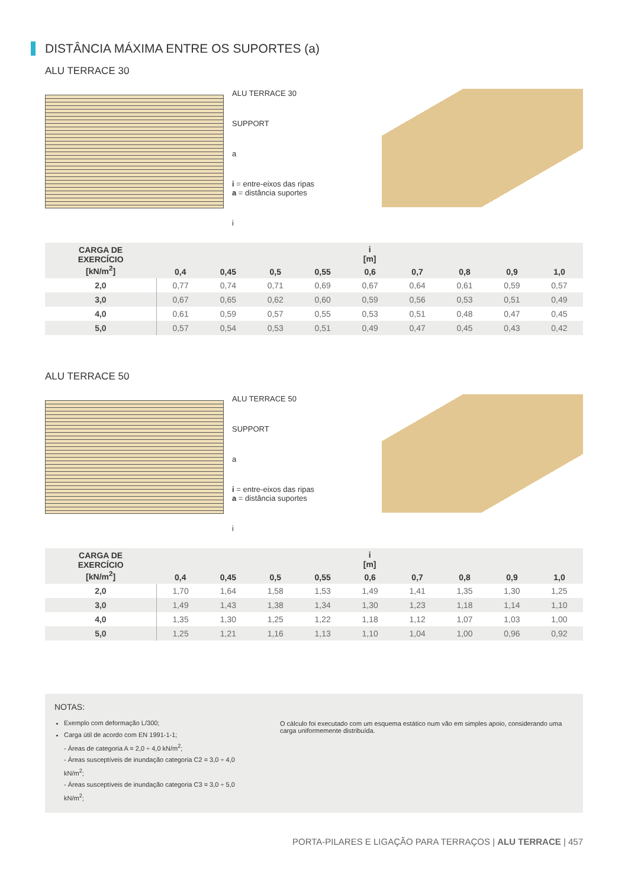DISTÂNCIA MÁXIMA ENTRE OS SUPORTES (a)
ALU TERRACE 30
ALU TERRACE 30
SUPPORT
a
i = entre-eixos das ripas
a = distância suportes
i
| CARGA DE EXERCÍCIO [kN/m<sup>2</sup>] | i [m] | | | | | | | | |
| --- | --- | --- | --- | --- | --- | --- | --- | --- | --- |
| | 0,4 | 0,45 | 0,5 | 0,55 | 0,6 | 0,7 | 0,8 | 0,9 | 1,0 |
| 2,0 | 0,77 | 0,74 | 0,71 | 0,69 | 0,67 | 0,64 | 0,61 | 0,59 | 0,57 |
| 3,0 | 0,67 | 0,65 | 0,62 | 0,60 | 0,59 | 0,56 | 0,53 | 0,51 | 0,49 |
| 4,0 | 0,61 | 0,59 | 0,57 | 0,55 | 0,53 | 0,51 | 0,48 | 0,47 | 0,45 |
| 5,0 | 0,57 | 0,54 | 0,53 | 0,51 | 0,49 | 0,47 | 0,45 | 0,43 | 0,42 |
ALU TERRACE 50
ALU TERRACE 50
SUPPORT
a
i = entre-eixos das ripas
a = distância suportes
i
| CARGA DE EXERCÍCIO [kN/m<sup>2</sup>] | i [m] | | | | | | | | |
| --- | --- | --- | --- | --- | --- | --- | --- | --- | --- |
| | 0,4 | 0,45 | 0,5 | 0,55 | 0,6 | 0,7 | 0,8 | 0,9 | 1,0 |
| 2,0 | 1,70 | 1,64 | 1,58 | 1,53 | 1,49 | 1,41 | 1,35 | 1,30 | 1,25 |
| 3,0 | 1,49 | 1,43 | 1,38 | 1,34 | 1,30 | 1,23 | 1,18 | 1,14 | 1,10 |
| 4,0 | 1,35 | 1,30 | 1,25 | 1,22 | 1,18 | 1,12 | 1,07 | 1,03 | 1,00 |
| 5,0 | 1,25 | 1,21 | 1,16 | 1,13 | 1,10 | 1,04 | 1,00 | 0,96 | 0,92 |
NOTAS:
Exemplo com deformação L/300;
Carga útil de acordo com EN 1991-1-1;
- Áreas de categoria A = 2,0 ÷ 4,0 kN/m<sup>2</sup>;
- Áreas susceptíveis de inundação categoria C2 = 3,0 ÷ 4,0 kN/m<sup>2</sup>;
- Áreas susceptíveis de inundação categoria C3 = 3,0 ÷ 5,0 kN/m<sup>2</sup>;
O cálculo foi executado com um esquema estático num vão em simples apoio, considerando uma carga uniformemente distribuída.
PORTA-PILARES E LIGAÇÃO PARA TERRAÇOS | ALU TERRACE | 457